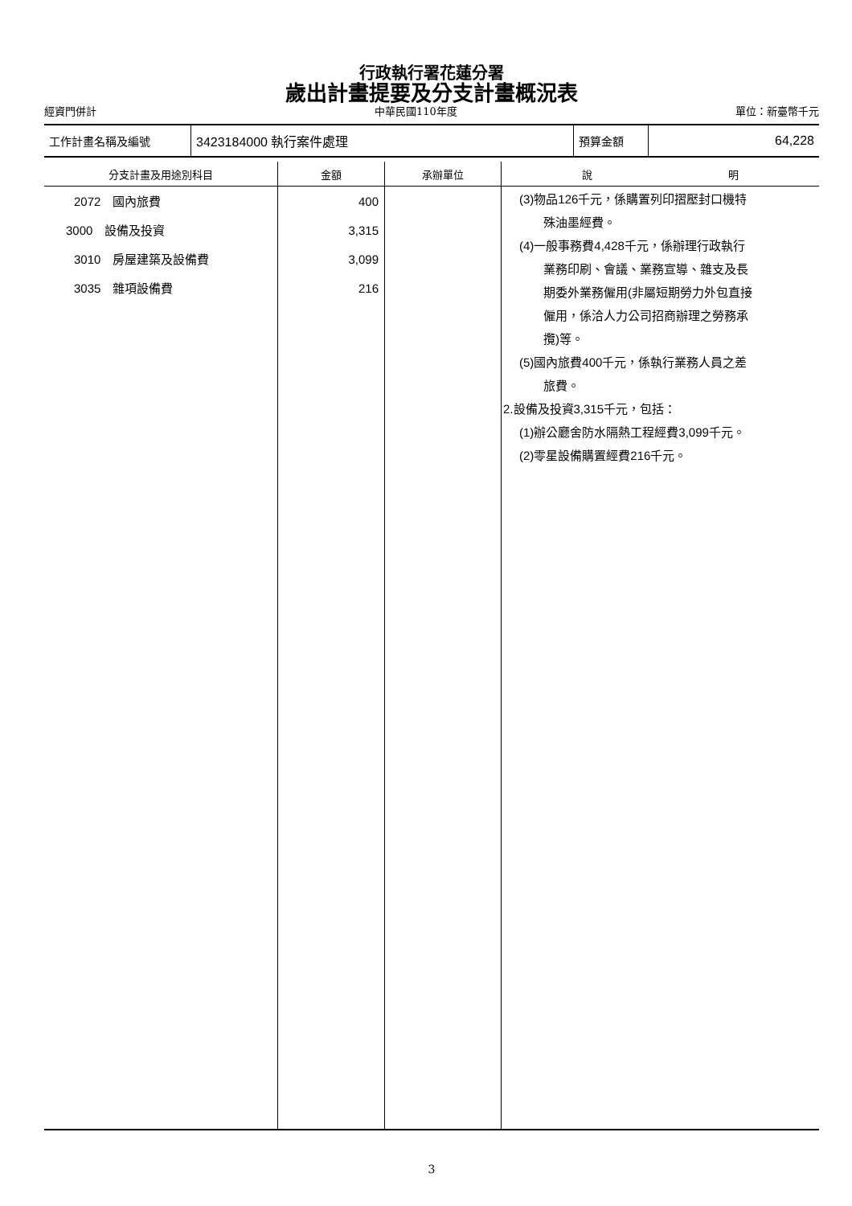行政執行署花蓮分署
歲出計畫提要及分支計畫概況表
經資門併計 中華民國110年度 單位：新臺幣千元
| 工作計畫名稱及編號 | 3423184000 執行案件處理 | 預算金額 | 64,228 |
| 分支計畫及用途別科目 | 金額 | 承辦單位 | 說 明 |
| --- | --- | --- | --- |
| 2072 國內旅費 3000 設備及投資 3010 房屋建築及設備費 3035 雜項設備費 | 400 3,315 3,099 216 | | (3)物品126千元，係購置列印摺壓封口機特 殊油墨經費。 (4)一般事務費4,428千元，係辦理行政執行 業務印刷、會議、業務宣導、雜支及長 期委外業務僱用(非屬短期勞力外包直接 僱用，係洽人力公司招商辦理之勞務承 攬)等。 (5)國內旅費400千元，係執行業務人員之差 旅費。 2.設備及投資3,315千元，包括： (1)辦公廳舍防水隔熱工程經費3,099千元。 (2)零星設備購置經費216千元。 |
3